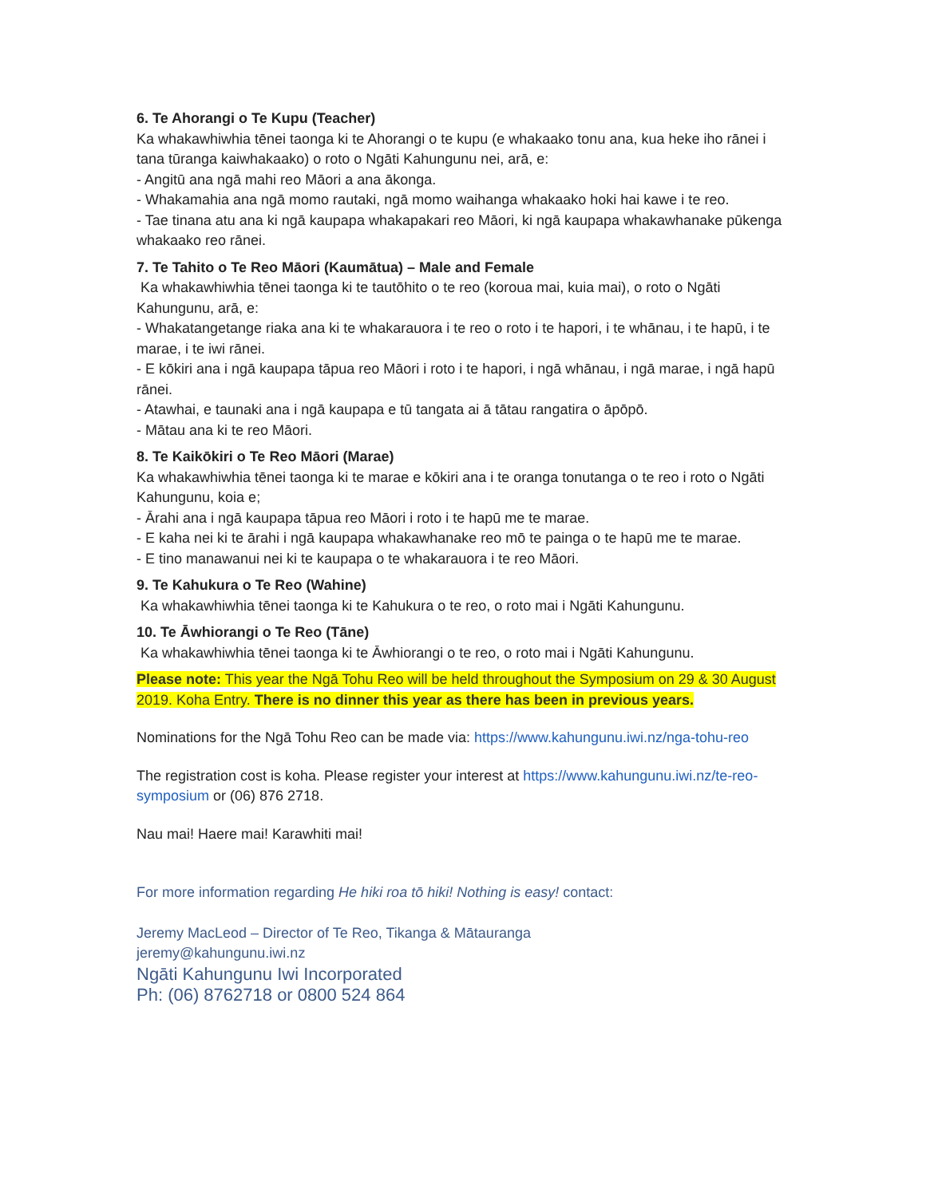6. Te Ahorangi o Te Kupu (Teacher)
Ka whakawhiwhia tēnei taonga ki te Ahorangi o te kupu (e whakaako tonu ana, kua heke iho rānei i tana tūranga kaiwhakaako) o roto o Ngāti Kahungunu nei, arā, e:
- Angitū ana ngā mahi reo Māori a ana ākonga.
- Whakamahia ana ngā momo rautaki, ngā momo waihanga whakaako hoki hai kawe i te reo.
- Tae tinana atu ana ki ngā kaupapa whakapakari reo Māori, ki ngā kaupapa whakawhanake pūkenga whakaako reo rānei.
7. Te Tahito o Te Reo Māori (Kaumātua) – Male and Female
Ka whakawhiwhia tēnei taonga ki te tautōhito o te reo (koroua mai, kuia mai), o roto o Ngāti Kahungunu, arā, e:
- Whakatangetange riaka ana ki te whakarauora i te reo o roto i te hapori, i te whānau, i te hapū, i te marae, i te iwi rānei.
- E kōkiri ana i ngā kaupapa tāpua reo Māori i roto i te hapori, i ngā whānau, i ngā marae, i ngā hapū rānei.
- Atawhai, e taunaki ana i ngā kaupapa e tū tangata ai ā tātau rangatira o āpōpō.
- Mātau ana ki te reo Māori.
8. Te Kaikōkiri o Te Reo Māori (Marae)
Ka whakawhiwhia tēnei taonga ki te marae e kōkiri ana i te oranga tonutanga o te reo i roto o Ngāti Kahungunu, koia e;
- Ārahi ana i ngā kaupapa tāpua reo Māori i roto i te hapū me te marae.
- E kaha nei ki te ārahi i ngā kaupapa whakawhanake reo mō te painga o te hapū me te marae.
- E tino manawanui nei ki te kaupapa o te whakarauora i te reo Māori.
9. Te Kahukura o Te Reo (Wahine)
Ka whakawhiwhia tēnei taonga ki te Kahukura o te reo, o roto mai i Ngāti Kahungunu.
10. Te Āwhiorangi o Te Reo (Tāne)
Ka whakawhiwhia tēnei taonga ki te Āwhiorangi o te reo, o roto mai i Ngāti Kahungunu.
Please note: This year the Ngā Tohu Reo will be held throughout the Symposium on 29 & 30 August 2019. Koha Entry. There is no dinner this year as there has been in previous years.
Nominations for the Ngā Tohu Reo can be made via: https://www.kahungunu.iwi.nz/nga-tohu-reo
The registration cost is koha. Please register your interest at https://www.kahungunu.iwi.nz/te-reo-symposium or (06) 876 2718.
Nau mai! Haere mai! Karawhiti mai!
For more information regarding He hiki roa tō hiki! Nothing is easy! contact:
Jeremy MacLeod – Director of Te Reo, Tikanga & Mātauranga
jeremy@kahungunu.iwi.nz
Ngāti Kahungunu Iwi Incorporated
Ph: (06) 8762718 or 0800 524 864